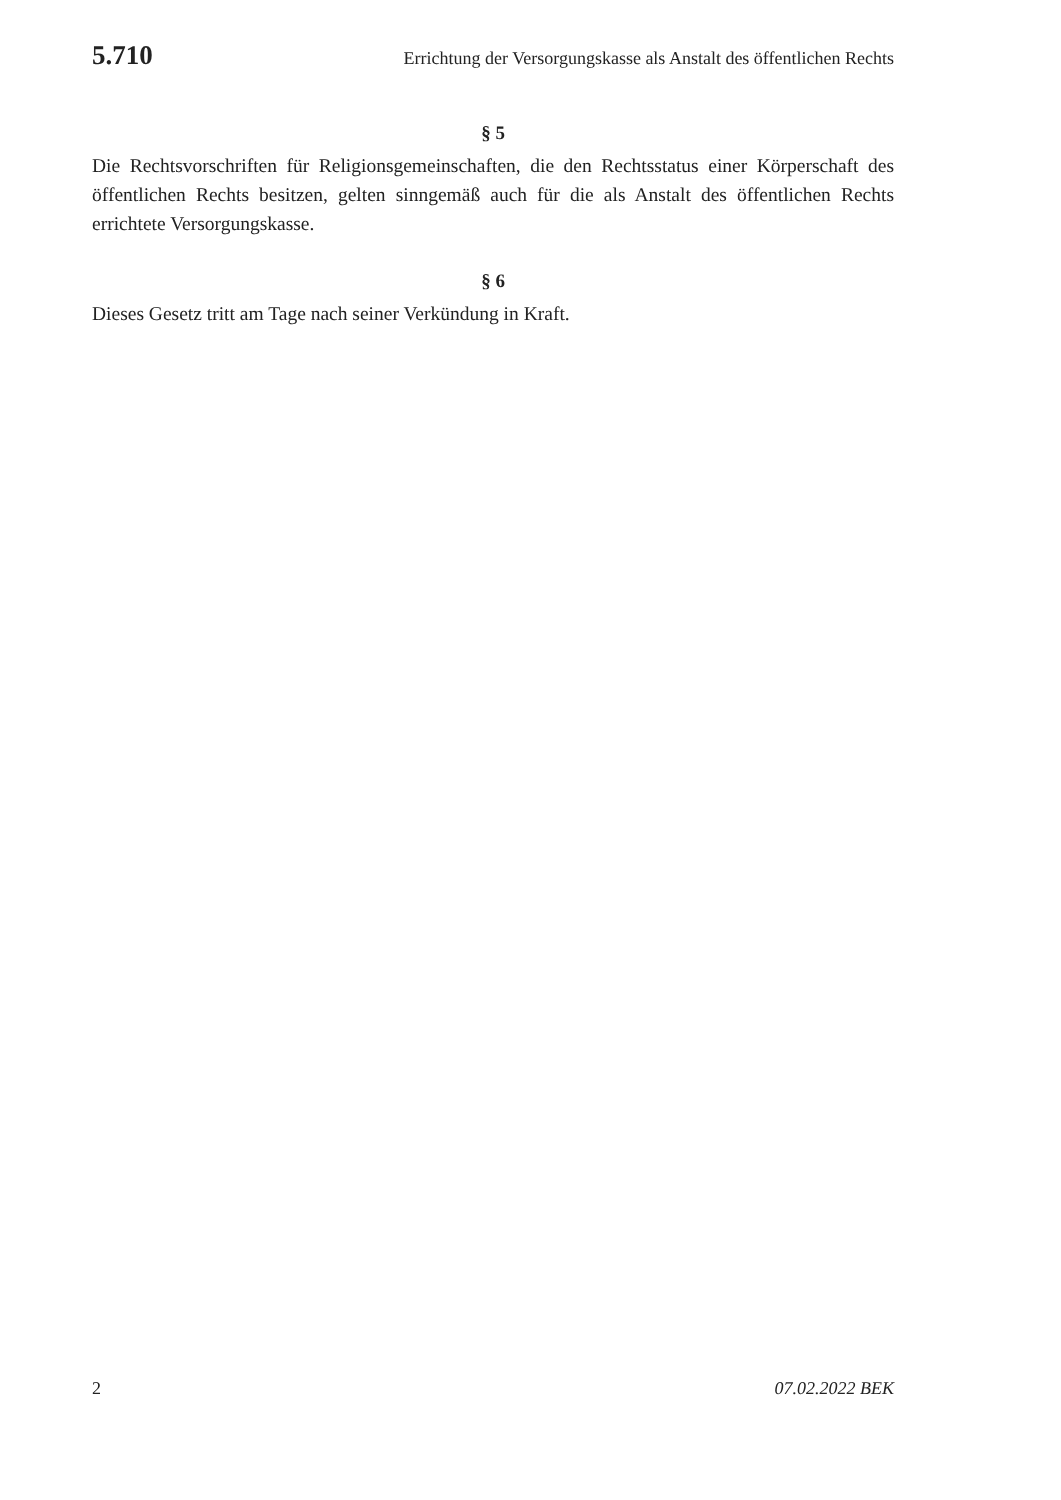5.710 Errichtung der Versorgungskasse als Anstalt des öffentlichen Rechts
§ 5
Die Rechtsvorschriften für Religionsgemeinschaften, die den Rechtsstatus einer Körperschaft des öffentlichen Rechts besitzen, gelten sinngemäß auch für die als Anstalt des öffentlichen Rechts errichtete Versorgungskasse.
§ 6
Dieses Gesetz tritt am Tage nach seiner Verkündung in Kraft.
2 07.02.2022 BEK